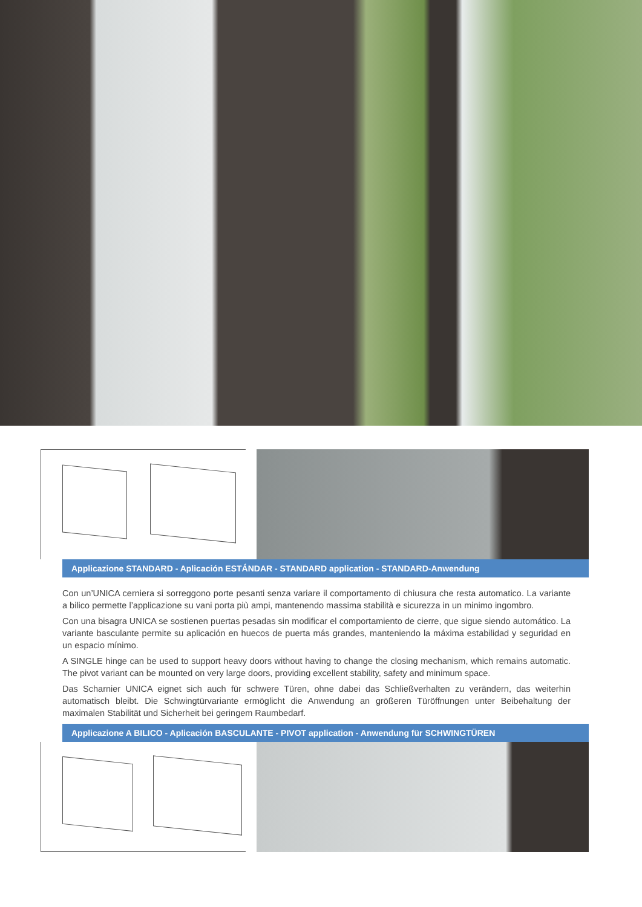Applicazione STANDARD - Aplicación ESTÁNDAR - STANDARD application - STANDARD-Anwendung
Con un’UNICA cerniera si sorreggono porte pesanti senza variare il comportamento di chiusura che resta automatico. La variante a bilico permette l’applicazione su vani porta più ampi, mantenendo massima stabilità e sicurezza in un minimo ingombro.
Con una bisagra UNICA se sostienen puertas pesadas sin modificar el comportamiento de cierre, que sigue siendo automático. La variante basculante permite su aplicación en huecos de puerta más grandes, manteniendo la máxima estabilidad y seguridad en un espacio mínimo.
A SINGLE hinge can be used to support heavy doors without having to change the closing mechanism, which remains automatic. The pivot variant can be mounted on very large doors, providing excellent stability, safety and minimum space.
Das Scharnier UNICA eignet sich auch für schwere Türen, ohne dabei das Schließverhalten zu verändern, das weiterhin automatisch bleibt. Die Schwingtürvariante ermöglicht die Anwendung an größeren Türöffnungen unter Beibehaltung der maximalen Stabilität und Sicherheit bei geringem Raumbedarf.
Applicazione A BILICO - Aplicación BASCULANTE - PIVOT application - Anwendung für SCHWINGTÜREN